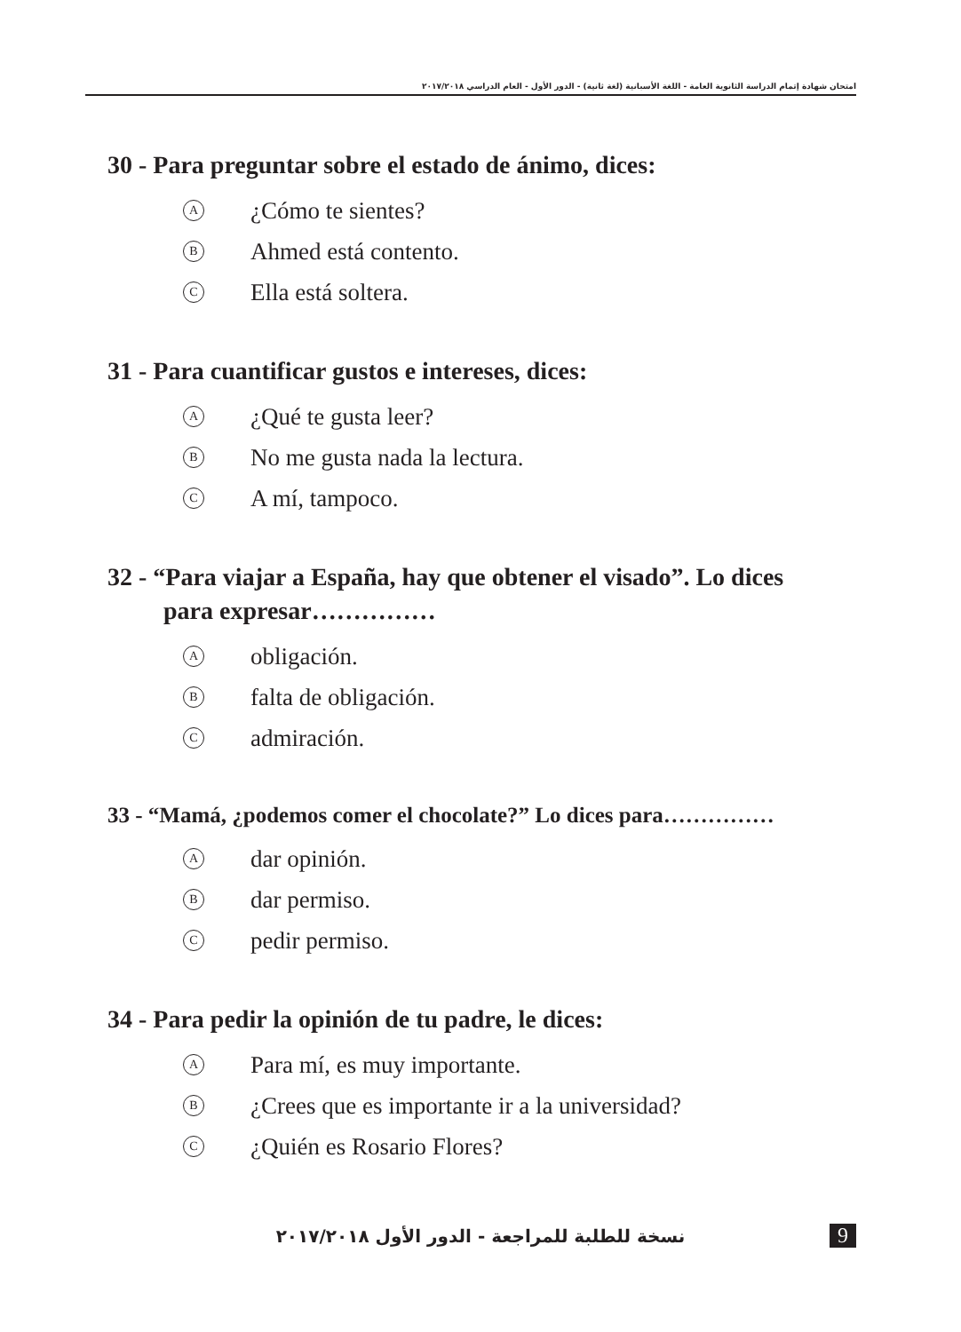امتحان شهادة إتمام الدراسة الثانوية العامة - اللغة الأسبانية (لغة ثانية) - الدور الأول - العام الدراسي ٢٠١٧/٢٠١٨
30 - Para preguntar sobre el estado de ánimo, dices:
A ¿Cómo te sientes?
B Ahmed está contento.
C Ella está soltera.
31 - Para cuantificar gustos e intereses, dices:
A ¿Qué te gusta leer?
B No me gusta nada la lectura.
C A mí, tampoco.
32 - “Para viajar a España, hay que obtener el visado”. Lo dices
para expresar……………
Aobligación.
Bfalta de obligación.
Cadmiración.
33 - “Mamá, ¿podemos comer el chocolate?” Lo dices para……………
Adar opinión.
Bdar permiso.
Cpedir permiso.
34 - Para pedir la opinión de tu padre, le dices:
A Para mí, es muy importante.
B ¿Crees que es importante ir a la universidad?
C ¿Quién es Rosario Flores?
نسخة للطلبة للمراجعة - الدور الأول ٢٠١٧/٢٠١٨ 9